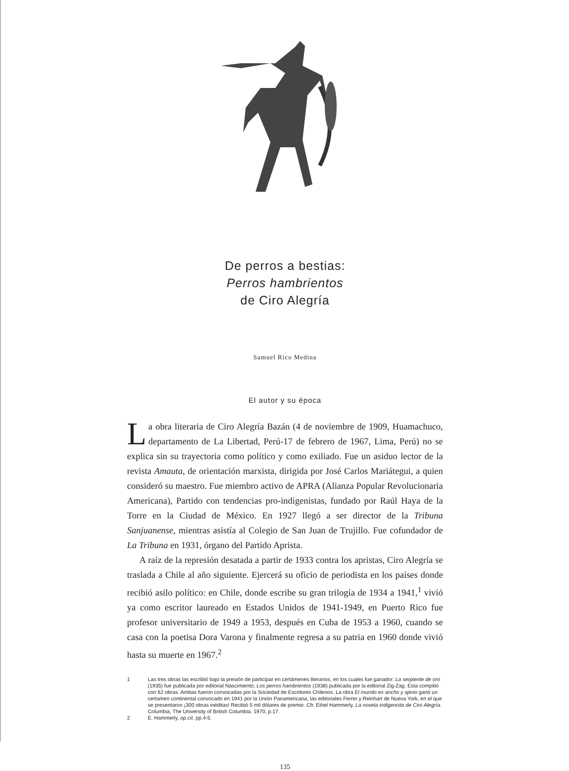De perros a bestias:
Perros hambrientos
de Ciro Alegría
Samuel Rico Medina
El autor y su época
La obra literaria de Ciro Alegría Bazán (4 de noviembre de 1909, Huamachuco, departamento de La Libertad, Perú-17 de febrero de 1967, Lima, Perú) no se explica sin su trayectoria como político y como exiliado. Fue un asiduo lector de la revista Amauta, de orientación marxista, dirigida por José Carlos Mariátegui, a quien consideró su maestro. Fue miembro activo de APRA (Alianza Popular Revolucionaria Americana), Partido con tendencias pro-indigenistas, fundado por Raúl Haya de la Torre en la Ciudad de México. En 1927 llegó a ser director de la Tribuna Sanjuanense, mientras asistía al Colegio de San Juan de Trujillo. Fue cofundador de La Tribuna en 1931, órgano del Partido Aprista.
A raíz de la represión desatada a partir de 1933 contra los apristas, Ciro Alegría se traslada a Chile al año siguiente. Ejercerá su oficio de periodista en los países donde recibió asilo político: en Chile, donde escribe su gran trilogía de 1934 a 1941,<sup>1</sup> vivió ya como escritor laureado en Estados Unidos de 1941-1949, en Puerto Rico fue profesor universitario de 1949 a 1953, después en Cuba de 1953 a 1960, cuando se casa con la poetisa Dora Varona y finalmente regresa a su patria en 1960 donde vivió hasta su muerte en 1967.<sup>2</sup>
1 Las tres obras las escribió bajo la presión de participar en certámenes literarios, en los cuales fue ganador: La serpiente de oro (1935) fue publicada por editorial Nascimiento; Los perros hambrientos (1938) publicada por la editorial Zig-Zag. Esta compitió con 62 obras. Ambas fueron convocadas por la Sociedad de Escritores Chilenos. La obra El mundo es ancho y ajeno ganó un certamen continental convocado en 1941 por la Unión Panamericana, las editoriales Ferrer y Reinhart de Nueva York, en el que se presentaron ¡300 obras inéditas! Recibió 5 mil dólares de premio. Cfr. Ethel Hammerly, La novela indigenista de Ciro Alegría. Columbia, The University of British Columbia. 1970, p.17.
2 E. Hammerly, op.cit. pp.4-5.
135